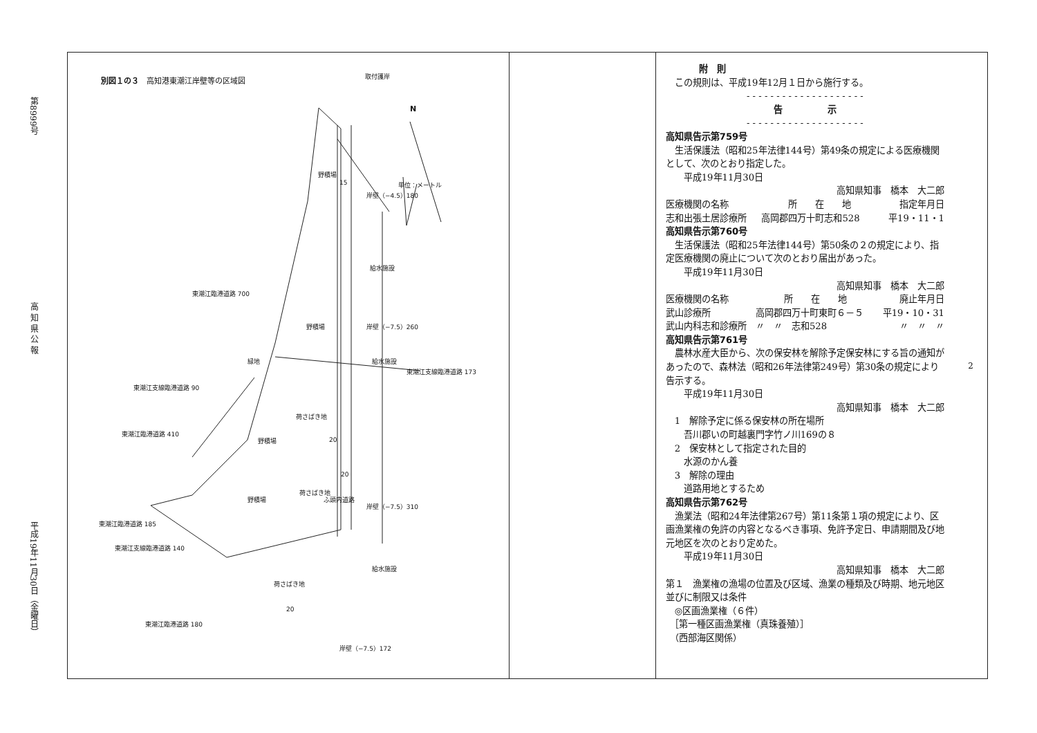第8999号 高 知 県 公 報 平成19年11月30日（金曜日）
別図１の３　高知港東潮江岸壁等の区域図
取付護岸
N
単位：メートル
野積場
15
岸壁（−4.5）180
給水施設
東潮江臨港道路 700
野積場 岸壁（−7.5）260
緑地 給水施設
東潮江支線臨港道路 173
東潮江支線臨港道路 90
荷さばき地
東潮江臨港道路 410
野積場 20
20
野積場
荷さばき地
ふ頭内道路
岸壁（−7.5）310
東潮江臨港道路 185
東潮江支線臨港道路 140
給水施設
荷さばき地
20
東潮江臨港道路 180
岸壁（−7.5）172
附　則
　この規則は、平成19年12月１日から施行する。
- - - - - - - - - - - - - - - - - - - -
告　　　　　示
- - - - - - - - - - - - - - - - - - - -
高知県告示第759号
　生活保護法（昭和25年法律144号）第49条の規定による医療機関として、次のとおり指定した。
　　平成19年11月30日
高知県知事　橋本　大二郎　
| 医療機関の名称 | 所 在 地 | 指定年月日 |
| 志和出張土居診療所 | 高岡郡四万十町志和528 | 平19・11・1 |
高知県告示第760号
　生活保護法（昭和25年法律144号）第50条の２の規定により、指定医療機関の廃止について次のとおり届出があった。
　　平成19年11月30日
高知県知事　橋本　大二郎　
| 医療機関の名称 | 所 在 地 | 廃止年月日 |
| 武山診療所 | 高岡郡四万十町東町６－５ | 平19・10・31 |
| 武山内科志和診療所 | 〃 〃 志和528 | 〃 〃 〃 |
高知県告示第761号
　農林水産大臣から、次の保安林を解除予定保安林にする旨の通知があったので、森林法（昭和26年法律第249号）第30条の規定により告示する。
　　平成19年11月30日
高知県知事　橋本　大二郎　
　1　解除予定に係る保安林の所在場所
　　吾川郡いの町越裏門字竹ノ川169の８
　2　保安林として指定された目的
　　水源のかん養
　3　解除の理由
　　道路用地とするため
高知県告示第762号
　漁業法（昭和24年法律第267号）第11条第１項の規定により、区画漁業権の免許の内容となるべき事項、免許予定日、申請期間及び地元地区を次のとおり定めた。
　　平成19年11月30日
高知県知事　橋本　大二郎　
第１　漁業権の漁場の位置及び区域、漁業の種類及び時期、地元地区並びに制限又は条件
　◎区画漁業権（６件）
　［第一種区画漁業権（真珠養殖）］
　（西部海区関係）
2